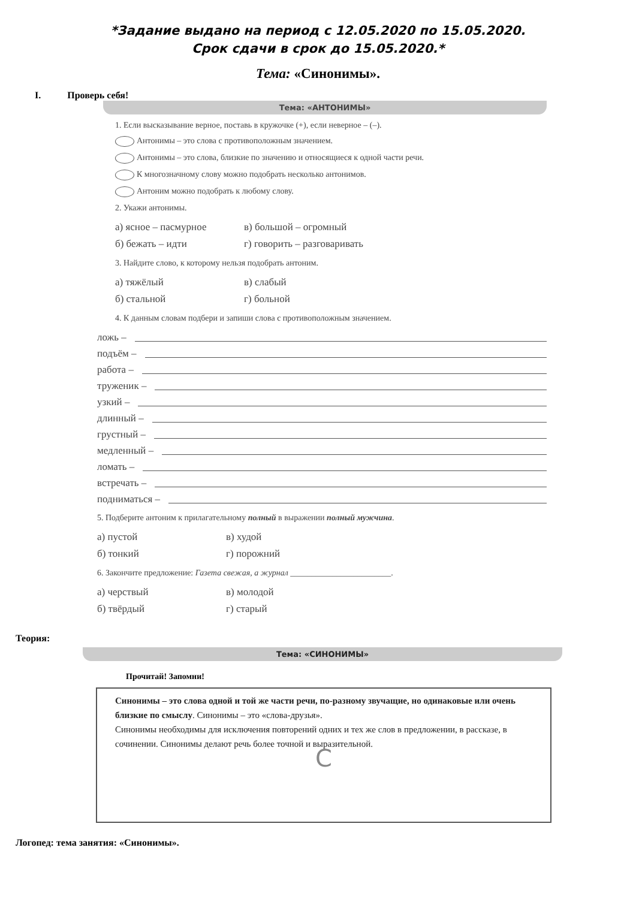*Задание выдано на период с 12.05.2020 по 15.05.2020.
Срок сдачи в срок до 15.05.2020.*
Тема: «Синонимы».
I. Проверь себя!
Тема: «АНТОНИМЫ»
1. Если высказывание верное, поставь в кружочке (+), если неверное – (–).
Антонимы – это слова с противоположным значением.
Антонимы – это слова, близкие по значению и относящиеся к одной части речи.
К многозначному слову можно подобрать несколько антонимов.
Антоним можно подобрать к любому слову.
2. Укажи антонимы.
а) ясное – пасмурное в) большой – огромный
б) бежать – идти г) говорить – разговаривать
3. Найдите слово, к которому нельзя подобрать антоним.
а) тяжёлый в) слабый
б) стальной г) больной
4. К данным словам подбери и запиши слова с противоположным значением.
ложь –
подъём –
работа –
труженик –
узкий –
длинный –
грустный –
медленный –
ломать –
встречать –
подниматься –
5. Подберите антоним к прилагательному полный в выражении полный мужчина.
а) пустой в) худой
б) тонкий г) порожний
6. Закончите предложение: Газета свежая, а журнал ________________________.
а) черствый в) молодой
б) твёрдый г) старый
Теория:
Тема: «СИНОНИМЫ»
Прочитай! Запомни!
Синонимы – это слова одной и той же части речи, по-разному звучащие, но одинаковые или очень близкие по смыслу. Синонимы – это «слова-друзья».
Синонимы необходимы для исключения повторений одних и тех же слов в предложении, в рассказе, в сочинении. Синонимы делают речь более точной и выразительной.
C
Логопед: тема занятия: «Синонимы».